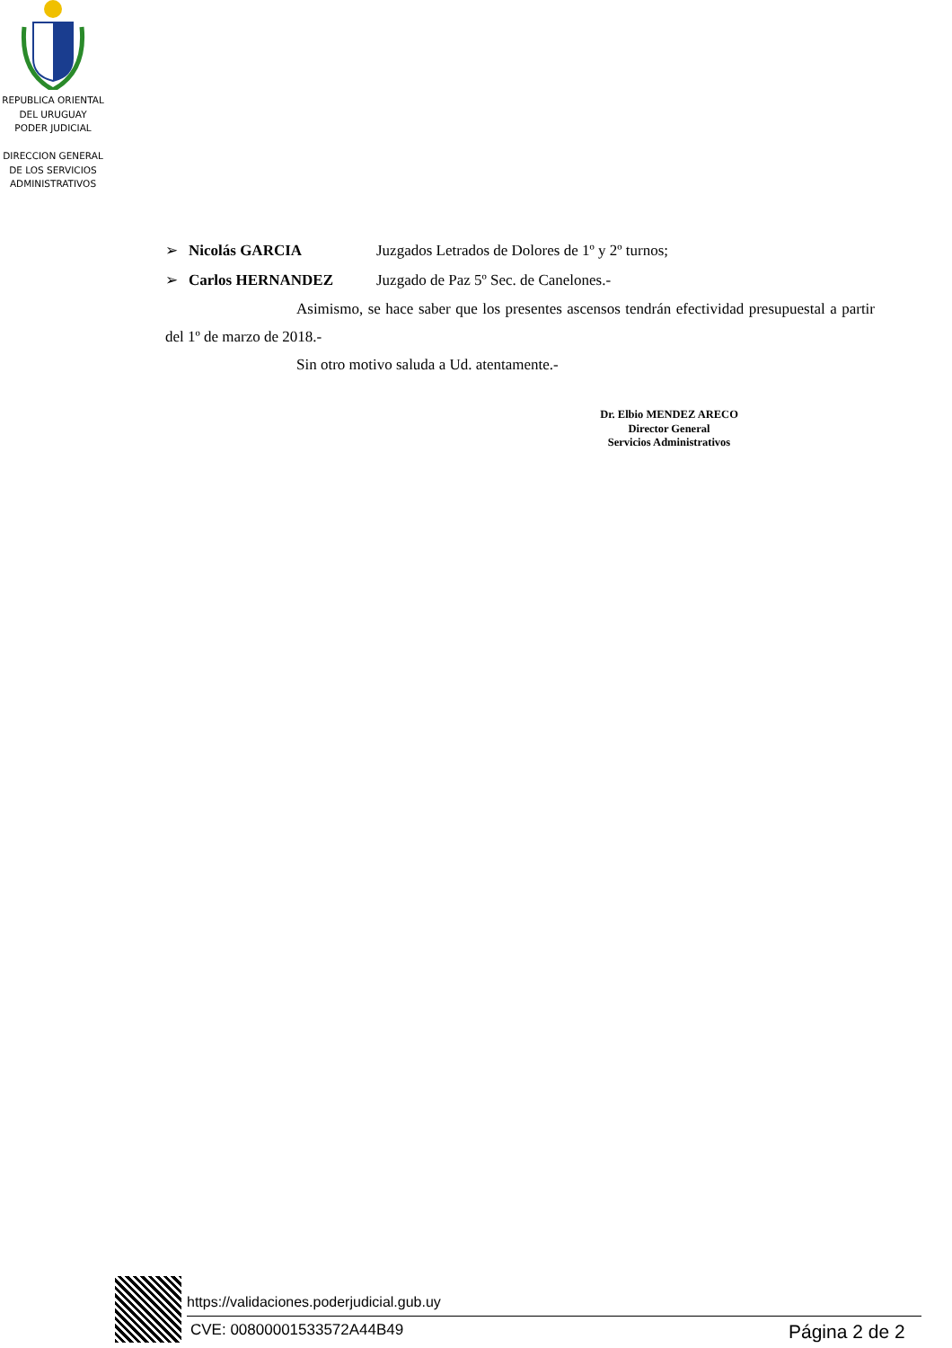REPUBLICA ORIENTAL
DEL URUGUAY
PODER JUDICIAL
DIRECCION GENERAL
DE LOS SERVICIOS
ADMINISTRATIVOS
➢ Nicolás GARCIA Juzgados Letrados de Dolores de 1º y 2º turnos;
➢ Carlos HERNANDEZ Juzgado de Paz 5º Sec. de Canelones.-
Asimismo, se hace saber que los presentes ascensos tendrán efectividad presupuestal a partir del 1º de marzo de 2018.-
Sin otro motivo saluda a Ud. atentamente.-
Dr. Elbio MENDEZ ARECO
Director General
Servicios Administrativos
https://validaciones.poderjudicial.gub.uy
CVE: 00800001533572A44B49 Página 2 de 2